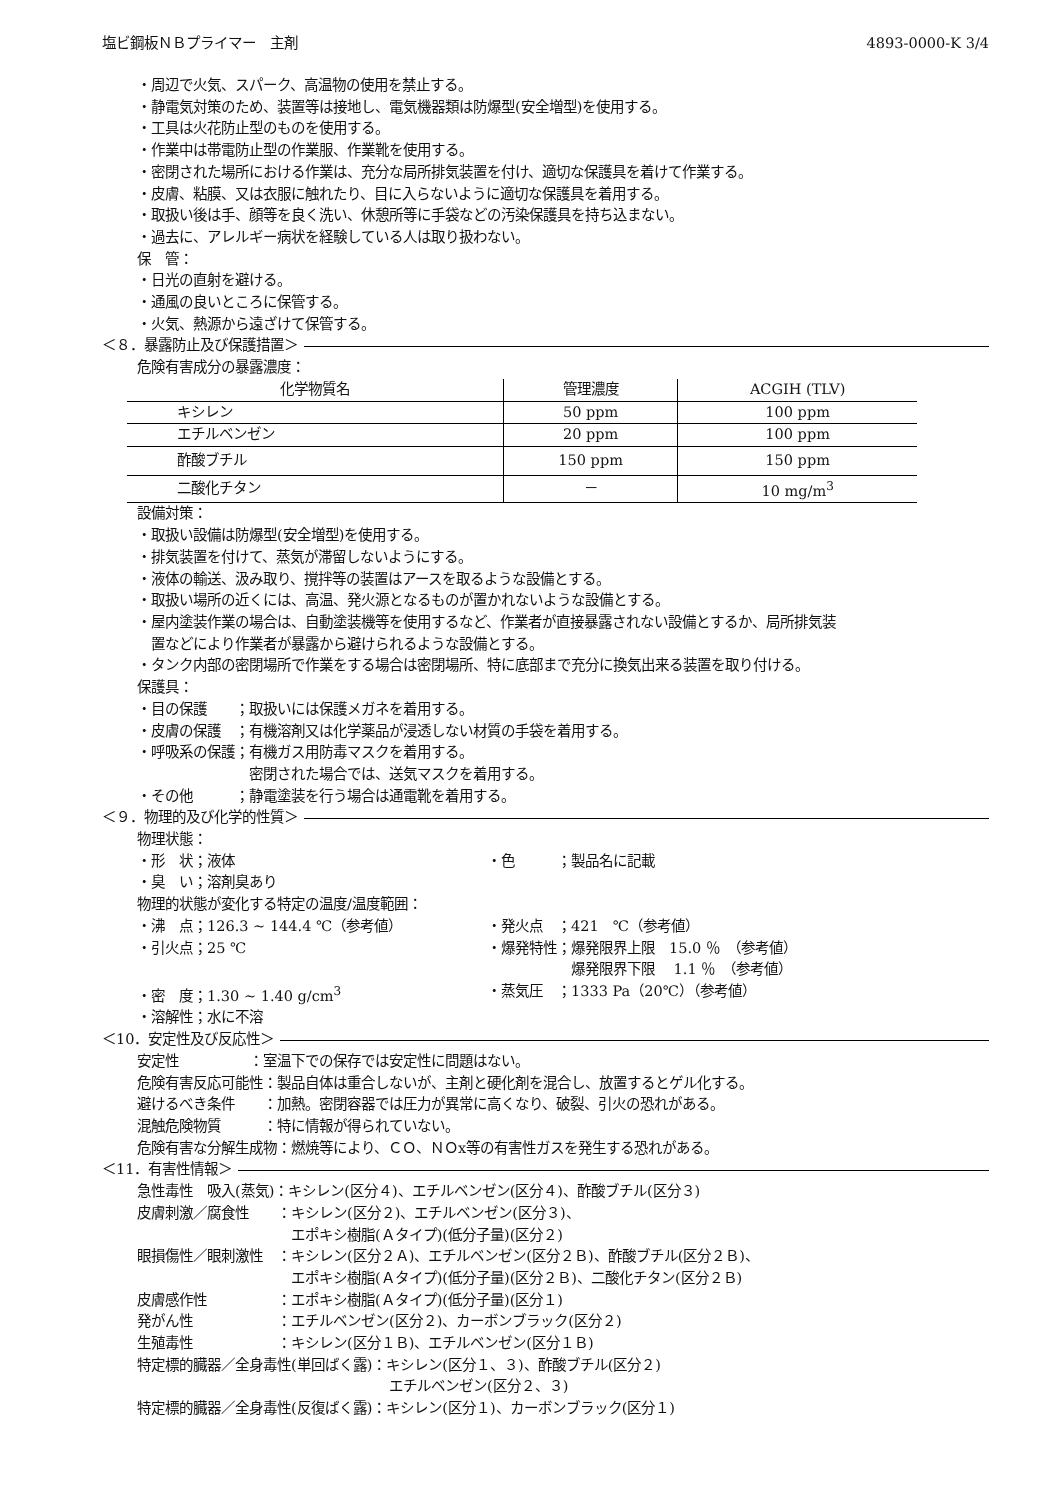塩ビ鋼板ＮＢプライマー　主剤 4893-0000-K 3/4
・周辺で火気、スパーク、高温物の使用を禁止する。
・静電気対策のため、装置等は接地し、電気機器類は防爆型(安全増型)を使用する。
・工具は火花防止型のものを使用する。
・作業中は帯電防止型の作業服、作業靴を使用する。
・密閉された場所における作業は、充分な局所排気装置を付け、適切な保護具を着けて作業する。
・皮膚、粘膜、又は衣服に触れたり、目に入らないように適切な保護具を着用する。
・取扱い後は手、顔等を良く洗い、休憩所等に手袋などの汚染保護具を持ち込まない。
・過去に、アレルギー病状を経験している人は取り扱わない。
保　管：
・日光の直射を避ける。
・通風の良いところに保管する。
・火気、熱源から遠ざけて保管する。
＜８．暴露防止及び保護措置＞
危険有害成分の暴露濃度：
| 化学物質名 | 管理濃度 | ACGIH (TLV) |
| --- | --- | --- |
| キシレン | 50 ppm | 100 ppm |
| エチルベンゼン | 20 ppm | 100 ppm |
| 酢酸ブチル | 150 ppm | 150 ppm |
| 二酸化チタン | － | 10 mg/m<sup>3</sup> |
設備対策：
・取扱い設備は防爆型(安全増型)を使用する。
・排気装置を付けて、蒸気が滞留しないようにする。
・液体の輸送、汲み取り、撹拌等の装置はアースを取るような設備とする。
・取扱い場所の近くには、高温、発火源となるものが置かれないような設備とする。
・屋内塗装作業の場合は、自動塗装機等を使用するなど、作業者が直接暴露されない設備とするか、局所排気装
　置などにより作業者が暴露から避けられるような設備とする。
・タンク内部の密閉場所で作業をする場合は密閉場所、特に底部まで充分に換気出来る装置を取り付ける。
保護具：
・目の保護　　；取扱いには保護メガネを着用する。
・皮膚の保護　；有機溶剤又は化学薬品が浸透しない材質の手袋を着用する。
・呼吸系の保護；有機ガス用防毒マスクを着用する。
　　　　　　　　密閉された場合では、送気マスクを着用する。
・その他　　　；静電塗装を行う場合は通電靴を着用する。
＜９．物理的及び化学的性質＞
物理状態：
・形　状；液体 ・色　　　；製品名に記載
・臭　い；溶剤臭あり
物理的状態が変化する特定の温度/温度範囲：
・沸　点；126.3 ~ 144.4 ℃（参考値） ・発火点　；421　℃（参考値）
・引火点；25 ℃ ・爆発特性；爆発限界上限　15.0 ％　（参考値）
　　　　　　爆発限界下限　 1.1 ％　（参考値）
・密　度；1.30 ~ 1.40 g/cm<sup>3</sup> ・蒸気圧　；1333 Pa（20℃）（参考値）
・溶解性；水に不溶
＜10．安定性及び反応性＞
安定性　　　　　：室温下での保存では安定性に問題はない。
危険有害反応可能性：製品自体は重合しないが、主剤と硬化剤を混合し、放置するとゲル化する。
避けるべき条件　　：加熱。密閉容器では圧力が異常に高くなり、破裂、引火の恐れがある。
混触危険物質　　　：特に情報が得られていない。
危険有害な分解生成物：燃焼等により、ＣＯ、ＮＯx等の有害性ガスを発生する恐れがある。
＜11．有害性情報＞
急性毒性　吸入(蒸気)：キシレン(区分４)、エチルベンゼン(区分４)、酢酸ブチル(区分３)
皮膚刺激／腐食性　　：キシレン(区分２)、エチルベンゼン(区分３)、
　　　　　　　　　　　エポキシ樹脂(Ａタイプ)(低分子量)(区分２)
眼損傷性／眼刺激性　：キシレン(区分２Ａ)、エチルベンゼン(区分２Ｂ)、酢酸ブチル(区分２Ｂ)、
　　　　　　　　　　　エポキシ樹脂(Ａタイプ)(低分子量)(区分２Ｂ)、二酸化チタン(区分２Ｂ)
皮膚感作性　　　　　：エポキシ樹脂(Ａタイプ)(低分子量)(区分１)
発がん性　　　　　　：エチルベンゼン(区分２)、カーボンブラック(区分２)
生殖毒性　　　　　　：キシレン(区分１Ｂ)、エチルベンゼン(区分１Ｂ)
特定標的臓器／全身毒性(単回ばく露)：キシレン(区分１、３)、酢酸ブチル(区分２)
　　　　　　　　　　　　　　　　　　エチルベンゼン(区分２、３)
特定標的臓器／全身毒性(反復ばく露)：キシレン(区分１)、カーボンブラック(区分１)